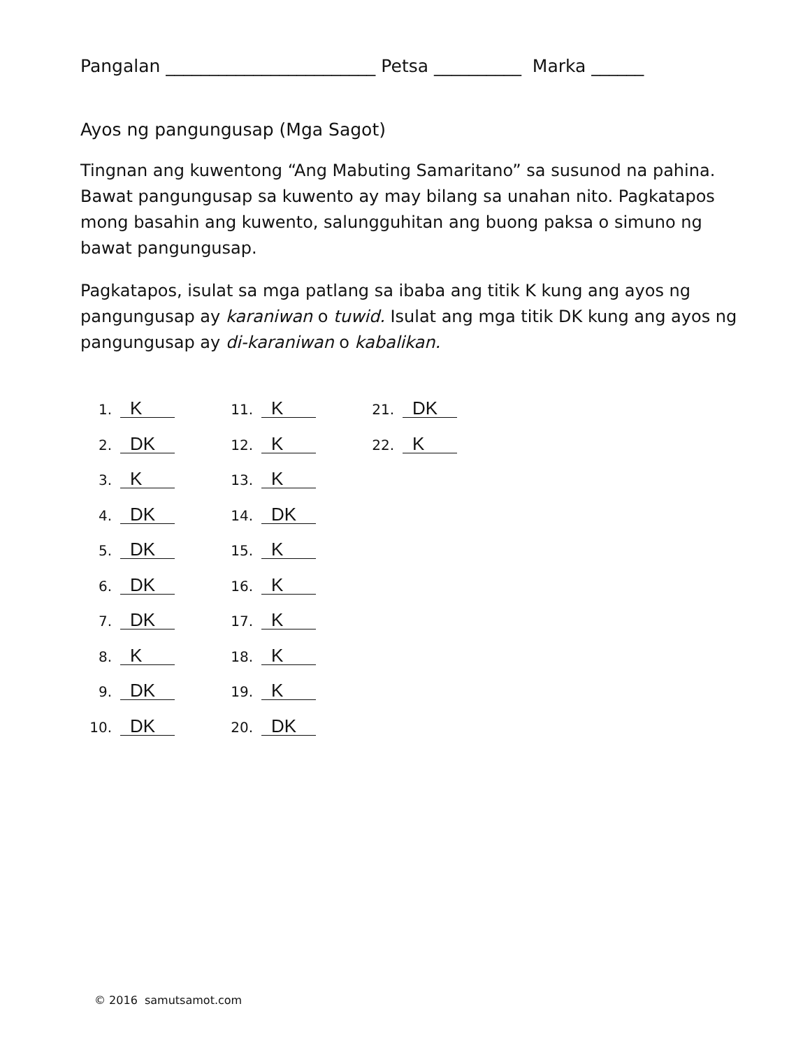Pangalan ________________________ Petsa __________ Marka ______
Ayos ng pangungusap (Mga Sagot)
Tingnan ang kuwentong “Ang Mabuting Samaritano” sa susunod na pahina. Bawat pangungusap sa kuwento ay may bilang sa unahan nito. Pagkatapos mong basahin ang kuwento, salungguhitan ang buong paksa o simuno ng bawat pangungusap.
Pagkatapos, isulat sa mga patlang sa ibaba ang titik K kung ang ayos ng pangungusap ay karaniwan o tuwid. Isulat ang mga titik DK kung ang ayos ng pangungusap ay di-karaniwan o kabalikan.
1. K
2. DK
3. K
4. DK
5. DK
6. DK
7. DK
8. K
9. DK
10. DK
11. K
12. K
13. K
14. DK
15. K
16. K
17. K
18. K
19. K
20. DK
21. DK
22. K
© 2016 samutsamot.com